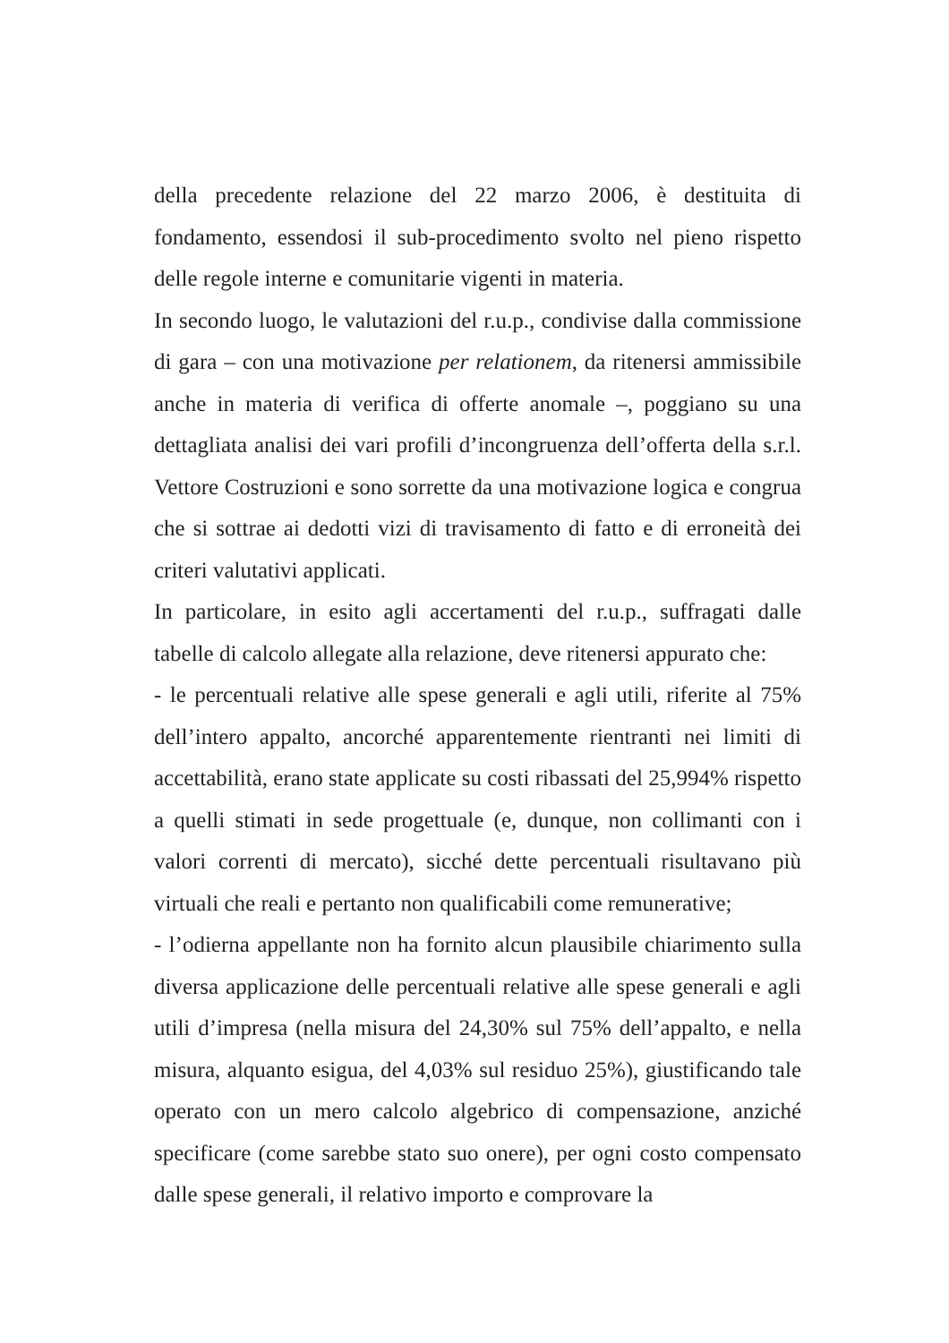della precedente relazione del 22 marzo 2006, è destituita di fondamento, essendosi il sub-procedimento svolto nel pieno rispetto delle regole interne e comunitarie vigenti in materia.
In secondo luogo, le valutazioni del r.u.p., condivise dalla commissione di gara – con una motivazione per relationem, da ritenersi ammissibile anche in materia di verifica di offerte anomale –, poggiano su una dettagliata analisi dei vari profili d’incongruenza dell’offerta della s.r.l. Vettore Costruzioni e sono sorrette da una motivazione logica e congrua che si sottrae ai dedotti vizi di travisamento di fatto e di erroneità dei criteri valutativi applicati.
In particolare, in esito agli accertamenti del r.u.p., suffragati dalle tabelle di calcolo allegate alla relazione, deve ritenersi appurato che:
- le percentuali relative alle spese generali e agli utili, riferite al 75% dell’intero appalto, ancorché apparentemente rientranti nei limiti di accettabilità, erano state applicate su costi ribassati del 25,994% rispetto a quelli stimati in sede progettuale (e, dunque, non collimanti con i valori correnti di mercato), sicché dette percentuali risultavano più virtuali che reali e pertanto non qualificabili come remunerative;
- l’odierna appellante non ha fornito alcun plausibile chiarimento sulla diversa applicazione delle percentuali relative alle spese generali e agli utili d’impresa (nella misura del 24,30% sul 75% dell’appalto, e nella misura, alquanto esigua, del 4,03% sul residuo 25%), giustificando tale operato con un mero calcolo algebrico di compensazione, anziché specificare (come sarebbe stato suo onere), per ogni costo compensato dalle spese generali, il relativo importo e comprovare la